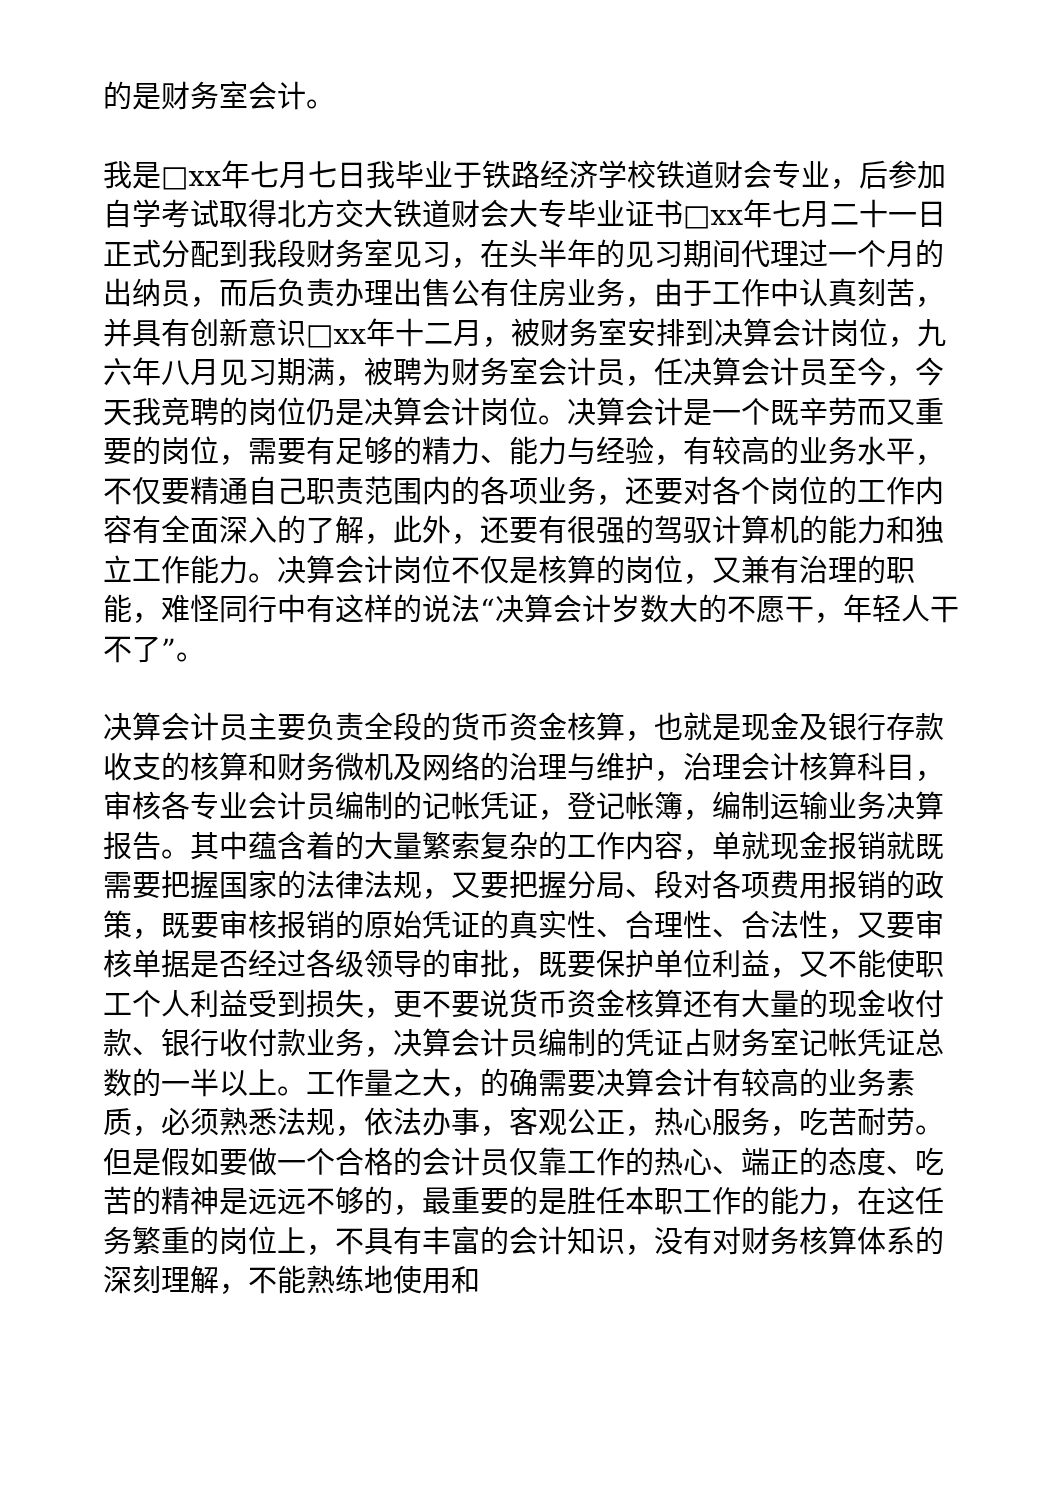的是财务室会计。
我是□xx年七月七日我毕业于铁路经济学校铁道财会专业，后参加自学考试取得北方交大铁道财会大专毕业证书□xx年七月二十一日正式分配到我段财务室见习，在头半年的见习期间代理过一个月的出纳员，而后负责办理出售公有住房业务，由于工作中认真刻苦，并具有创新意识□xx年十二月，被财务室安排到决算会计岗位，九六年八月见习期满，被聘为财务室会计员，任决算会计员至今，今天我竞聘的岗位仍是决算会计岗位。决算会计是一个既辛劳而又重要的岗位，需要有足够的精力、能力与经验，有较高的业务水平，不仅要精通自己职责范围内的各项业务，还要对各个岗位的工作内容有全面深入的了解，此外，还要有很强的驾驭计算机的能力和独立工作能力。决算会计岗位不仅是核算的岗位，又兼有治理的职能，难怪同行中有这样的说法“决算会计岁数大的不愿干，年轻人干不了”。
决算会计员主要负责全段的货币资金核算，也就是现金及银行存款收支的核算和财务微机及网络的治理与维护，治理会计核算科目，审核各专业会计员编制的记帐凭证，登记帐簿，编制运输业务决算报告。其中蕴含着的大量繁索复杂的工作内容，单就现金报销就既需要把握国家的法律法规，又要把握分局、段对各项费用报销的政策，既要审核报销的原始凭证的真实性、合理性、合法性，又要审核单据是否经过各级领导的审批，既要保护单位利益，又不能使职工个人利益受到损失，更不要说货币资金核算还有大量的现金收付款、银行收付款业务，决算会计员编制的凭证占财务室记帐凭证总数的一半以上。工作量之大，的确需要决算会计有较高的业务素质，必须熟悉法规，依法办事，客观公正，热心服务，吃苦耐劳。但是假如要做一个合格的会计员仅靠工作的热心、端正的态度、吃苦的精神是远远不够的，最重要的是胜任本职工作的能力，在这任务繁重的岗位上，不具有丰富的会计知识，没有对财务核算体系的深刻理解，不能熟练地使用和